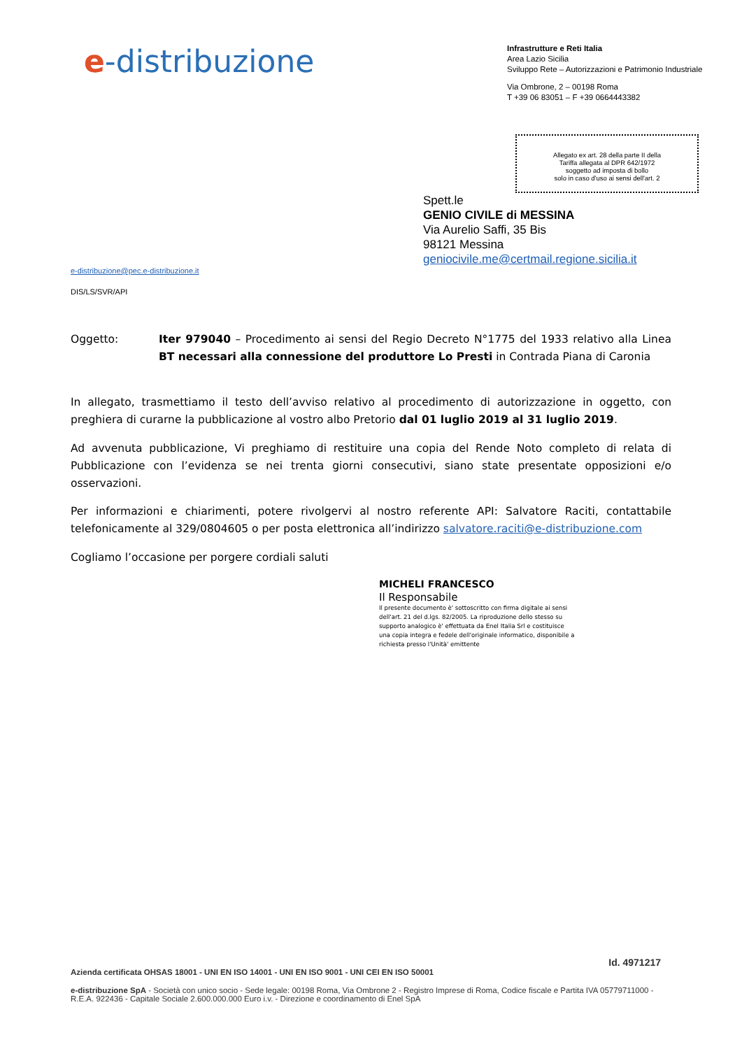e-distribuzione
Infrastrutture e Reti Italia
Area Lazio Sicilia
Sviluppo Rete – Autorizzazioni e Patrimonio Industriale
Via Ombrone, 2 – 00198 Roma
T +39 06 83051 – F +39 0664443382
Allegato ex art. 28 della parte II della
Tariffa allegata al DPR 642/1972
soggetto ad imposta di bollo
solo in caso d'uso ai sensi dell'art. 2
Spett.le
GENIO CIVILE di MESSINA
Via Aurelio Saffi, 35 Bis
98121 Messina
geniocivile.me@certmail.regione.sicilia.it
e-distribuzione@pec.e-distribuzione.it
DIS/LS/SVR/API
Oggetto: Iter 979040 – Procedimento ai sensi del Regio Decreto N°1775 del 1933 relativo alla Linea BT necessari alla connessione del produttore Lo Presti in Contrada Piana di Caronia
In allegato, trasmettiamo il testo dell’avviso relativo al procedimento di autorizzazione in oggetto, con preghiera di curarne la pubblicazione al vostro albo Pretorio dal 01 luglio 2019 al 31 luglio 2019.
Ad avvenuta pubblicazione, Vi preghiamo di restituire una copia del Rende Noto completo di relata di Pubblicazione con l’evidenza se nei trenta giorni consecutivi, siano state presentate opposizioni e/o osservazioni.
Per informazioni e chiarimenti, potere rivolgervi al nostro referente API: Salvatore Raciti, contattabile telefonicamente al 329/0804605 o per posta elettronica all’indirizzo salvatore.raciti@e-distribuzione.com
Cogliamo l’occasione per porgere cordiali saluti
MICHELI FRANCESCO
Il Responsabile
Il presente documento è' sottoscritto con firma digitale ai sensi dell'art. 21 del d.lgs. 82/2005. La riproduzione dello stesso su supporto analogico è' effettuata da Enel Italia Srl e costituisce una copia integra e fedele dell'originale informatico, disponibile a richiesta presso l'Unità' emittente
Id. 4971217
Azienda certificata OHSAS 18001 - UNI EN ISO 14001 - UNI EN ISO 9001 - UNI CEI EN ISO 50001
e-distribuzione SpA - Società con unico socio - Sede legale: 00198 Roma, Via Ombrone 2 - Registro Imprese di Roma, Codice fiscale e Partita IVA 05779711000 - R.E.A. 922436 - Capitale Sociale 2.600.000.000 Euro i.v. - Direzione e coordinamento di Enel SpA